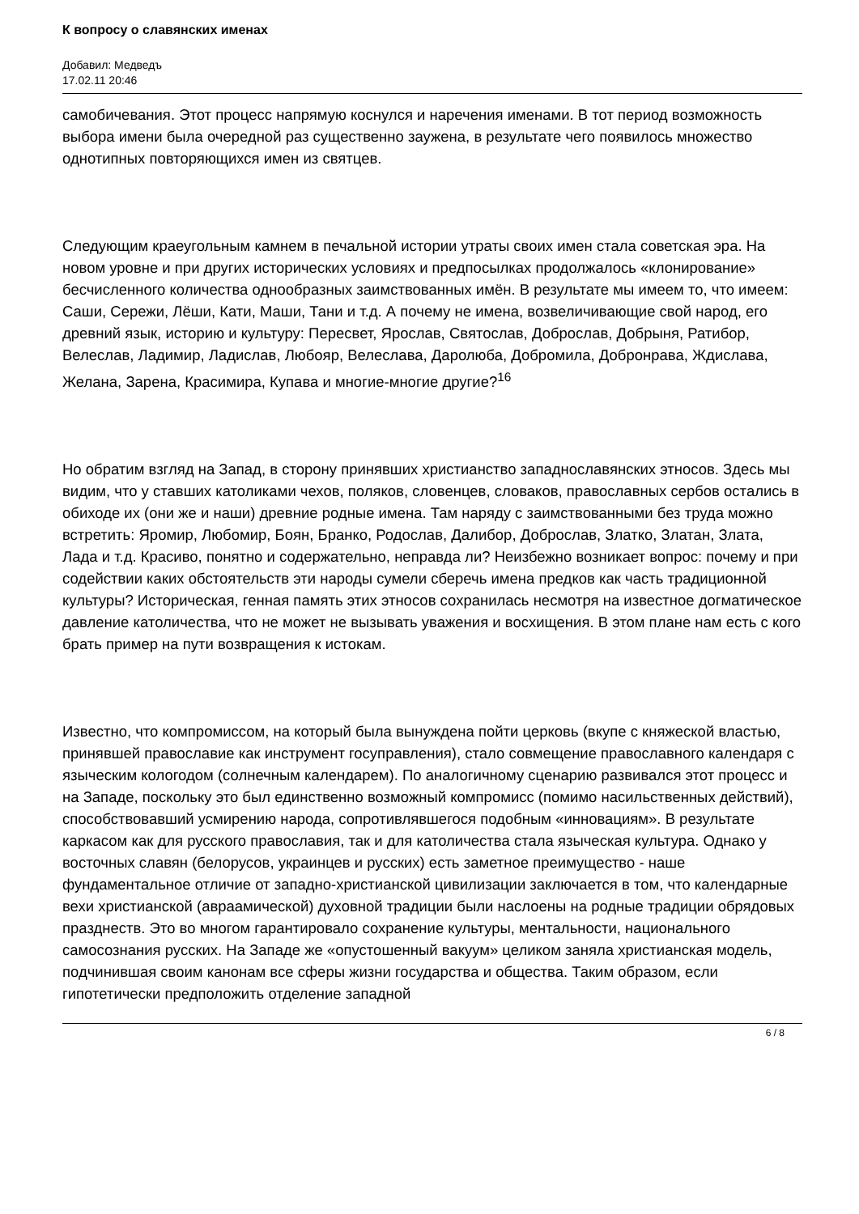К вопросу о славянских именах
Добавил: Медведъ
17.02.11 20:46
самобичевания. Этот процесс напрямую коснулся и наречения именами. В тот период возможность выбора имени была очередной раз существенно заужена, в результате чего появилось множество однотипных повторяющихся имен из святцев.
Следующим краеугольным камнем в печальной истории утраты своих имен стала советская эра. На новом уровне и при других исторических условиях и предпосылках продолжалось «клонирование» бесчисленного количества однообразных заимствованных имён. В результате мы имеем то, что имеем: Саши, Сережи, Лёши, Кати, Маши, Тани и т.д. А почему не имена, возвеличивающие свой народ, его древний язык, историю и культуру: Пересвет, Ярослав, Святослав, Доброслав, Добрыня, Ратибор, Велеслав, Ладимир, Ладислав, Любояр, Велеслава, Даролюба, Добромила, Добронрава, Ждислава, Желана, Зарена, Красимира, Купава и многие-многие другие?<sup>16</sup>
Но обратим взгляд на Запад, в сторону принявших христианство западнославянских этносов. Здесь мы видим, что у ставших католиками чехов, поляков, словенцев, словаков, православных сербов остались в обиходе их (они же и наши) древние родные имена. Там наряду с заимствованными без труда можно встретить: Яромир, Любомир, Боян, Бранко, Родослав, Далибор, Доброслав, Златко, Златан, Злата, Лада и т.д. Красиво, понятно и содержательно, неправда ли? Неизбежно возникает вопрос: почему и при содействии каких обстоятельств эти народы сумели сберечь имена предков как часть традиционной культуры? Историческая, генная память этих этносов сохранилась несмотря на известное догматическое давление католичества, что не может не вызывать уважения и восхищения. В этом плане нам есть с кого брать пример на пути возвращения к истокам.
Известно, что компромиссом, на который была вынуждена пойти церковь (вкупе с княжеской властью, принявшей православие как инструмент госуправления), стало совмещение православного календаря с языческим кологодом (солнечным календарем). По аналогичному сценарию развивался этот процесс и на Западе, поскольку это был единственно возможный компромисс (помимо насильственных действий), способствовавший усмирению народа, сопротивлявшегося подобным «инновациям». В результате каркасом как для русского православия, так и для католичества стала языческая культура. Однако у восточных славян (белорусов, украинцев и русских) есть заметное преимущество - наше фундаментальное отличие от западно-христианской цивилизации заключается в том, что календарные вехи христианской (авраамической) духовной традиции были наслоены на родные традиции обрядовых празднеств. Это во многом гарантировало сохранение культуры, ментальности, национального самосознания русских. На Западе же «опустошенный вакуум» целиком заняла христианская модель, подчинившая своим канонам все сферы жизни государства и общества. Таким образом, если гипотетически предположить отделение западной
6 / 8